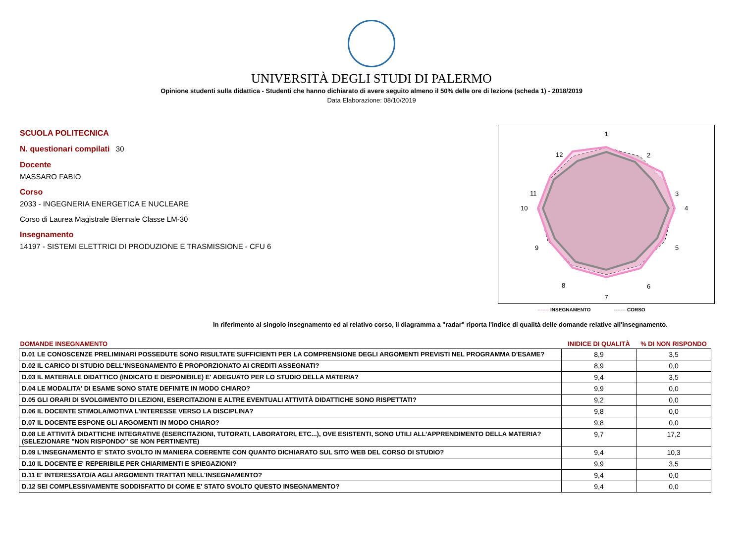UNIVERSITÀ DEGLI STUDI DI PALERMO
Opinione studenti sulla didattica - Studenti che hanno dichiarato di avere seguito almeno il 50% delle ore di lezione (scheda 1) - 2018/2019
Data Elaborazione: 08/10/2019
SCUOLA POLITECNICA
N. questionari compilati 30
Docente
MASSARO FABIO
Corso
2033 - INGEGNERIA ENERGETICA E NUCLEARE
Corso di Laurea Magistrale Biennale Classe LM-30
Insegnamento
14197 - SISTEMI ELETTRICI DI PRODUZIONE E TRASMISSIONE - CFU 6
1
2
3
4
5
6
7
8
9
10
11
12
------- INSEGNAMENTO ------- CORSO
In riferimento al singolo insegnamento ed al relativo corso, il diagramma a "radar" riporta l'indice di qualità delle domande relative all'insegnamento.
| DOMANDE INSEGNAMENTO | INIDICE DI QUALITÀ | % DI NON RISPONDO |
| --- | --- | --- |
| D.01 LE CONOSCENZE PRELIMINARI POSSEDUTE SONO RISULTATE SUFFICIENTI PER LA COMPRENSIONE DEGLI ARGOMENTI PREVISTI NEL PROGRAMMA D'ESAME? | 8,9 | 3,5 |
| D.02 IL CARICO DI STUDIO DELL'INSEGNAMENTO È PROPORZIONATO AI CREDITI ASSEGNATI? | 8,9 | 0,0 |
| D.03 IL MATERIALE DIDATTICO (INDICATO E DISPONIBILE) E' ADEGUATO PER LO STUDIO DELLA MATERIA? | 9,4 | 3,5 |
| D.04 LE MODALITA' DI ESAME SONO STATE DEFINITE IN MODO CHIARO? | 9,9 | 0,0 |
| D.05 GLI ORARI DI SVOLGIMENTO DI LEZIONI, ESERCITAZIONI E ALTRE EVENTUALI ATTIVITÀ DIDATTICHE SONO RISPETTATI? | 9,2 | 0,0 |
| D.06 IL DOCENTE STIMOLA/MOTIVA L'INTERESSE VERSO LA DISCIPLINA? | 9,8 | 0,0 |
| D.07 IL DOCENTE ESPONE GLI ARGOMENTI IN MODO CHIARO? | 9,8 | 0,0 |
| D.08 LE ATTIVITÀ DIDATTICHE INTEGRATIVE (ESERCITAZIONI, TUTORATI, LABORATORI, ETC...), OVE ESISTENTI, SONO UTILI ALL’APPRENDIMENTO DELLA MATERIA? (SELEZIONARE "NON RISPONDO" SE NON PERTINENTE) | 9,7 | 17,2 |
| D.09 L'INSEGNAMENTO E' STATO SVOLTO IN MANIERA COERENTE CON QUANTO DICHIARATO SUL SITO WEB DEL CORSO DI STUDIO? | 9,4 | 10,3 |
| D.10 IL DOCENTE E' REPERIBILE PER CHIARIMENTI E SPIEGAZIONI? | 9,9 | 3,5 |
| D.11 E' INTERESSATO/A AGLI ARGOMENTI TRATTATI NELL'INSEGNAMENTO? | 9,4 | 0,0 |
| D.12 SEI COMPLESSIVAMENTE SODDISFATTO DI COME E' STATO SVOLTO QUESTO INSEGNAMENTO? | 9,4 | 0,0 |